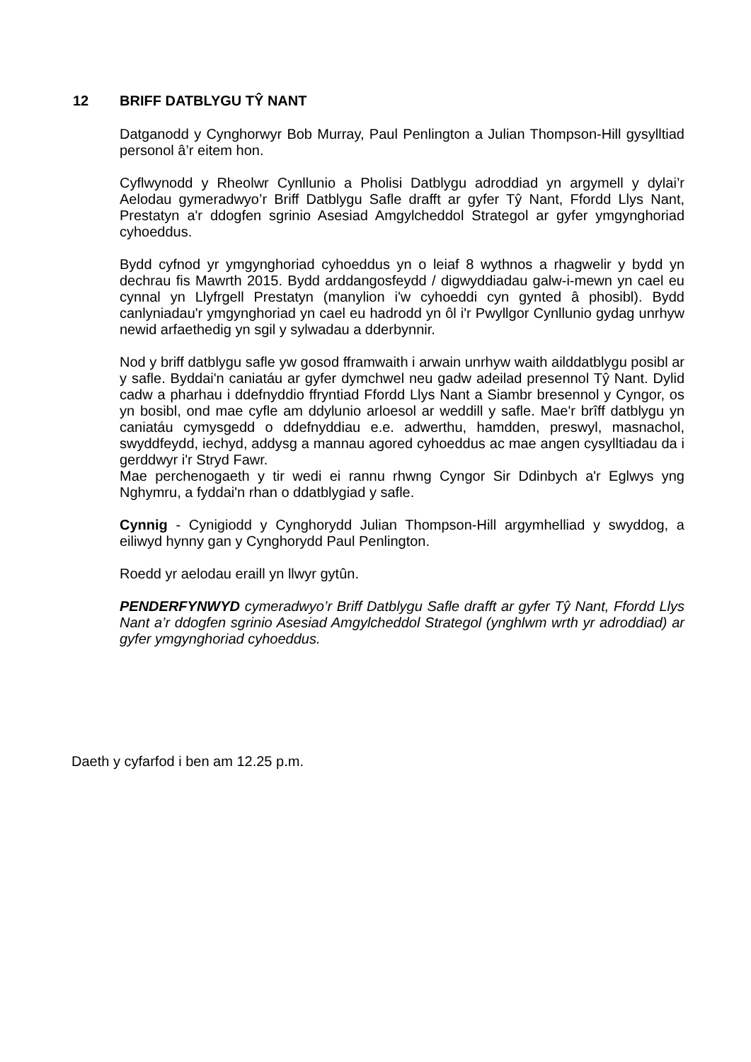12 BRIFF DATBLYGU TŶ NANT
Datganodd y Cynghorwyr Bob Murray, Paul Penlington a Julian Thompson-Hill gysylltiad personol â’r eitem hon.
Cyflwynodd y Rheolwr Cynllunio a Pholisi Datblygu adroddiad yn argymell y dylai’r Aelodau gymeradwyo’r Briff Datblygu Safle drafft ar gyfer Tŷ Nant, Ffordd Llys Nant, Prestatyn a'r ddogfen sgrinio Asesiad Amgylcheddol Strategol ar gyfer ymgynghoriad cyhoeddus.
Bydd cyfnod yr ymgynghoriad cyhoeddus yn o leiaf 8 wythnos a rhagwelir y bydd yn dechrau fis Mawrth 2015. Bydd arddangosfeydd / digwyddiadau galw-i-mewn yn cael eu cynnal yn Llyfrgell Prestatyn (manylion i'w cyhoeddi cyn gynted â phosibl). Bydd canlyniadau'r ymgynghoriad yn cael eu hadrodd yn ôl i'r Pwyllgor Cynllunio gydag unrhyw newid arfaethedig yn sgil y sylwadau a dderbynnir.
Nod y briff datblygu safle yw gosod fframwaith i arwain unrhyw waith ailddatblygu posibl ar y safle. Byddai'n caniatáu ar gyfer dymchwel neu gadw adeilad presennol Tŷ Nant. Dylid cadw a pharhau i ddefnyddio ffryntiad Ffordd Llys Nant a Siambr bresennol y Cyngor, os yn bosibl, ond mae cyfle am ddylunio arloesol ar weddill y safle. Mae'r brîff datblygu yn caniatáu cymysgedd o ddefnyddiau e.e. adwerthu, hamdden, preswyl, masnachol, swyddfeydd, iechyd, addysg a mannau agored cyhoeddus ac mae angen cysylltiadau da i gerddwyr i'r Stryd Fawr.
Mae perchenogaeth y tir wedi ei rannu rhwng Cyngor Sir Ddinbych a'r Eglwys yng Nghymru, a fyddai'n rhan o ddatblygiad y safle.
Cynnig - Cynigiodd y Cynghorydd Julian Thompson-Hill argymhelliad y swyddog, a eiliwyd hynny gan y Cynghorydd Paul Penlington.
Roedd yr aelodau eraill yn llwyr gytûn.
PENDERFYNWYD cymeradwyo’r Briff Datblygu Safle drafft ar gyfer Tŷ Nant, Ffordd Llys Nant a’r ddogfen sgrinio Asesiad Amgylcheddol Strategol (ynghlwm wrth yr adroddiad) ar gyfer ymgynghoriad cyhoeddus.
Daeth y cyfarfod i ben am 12.25 p.m.